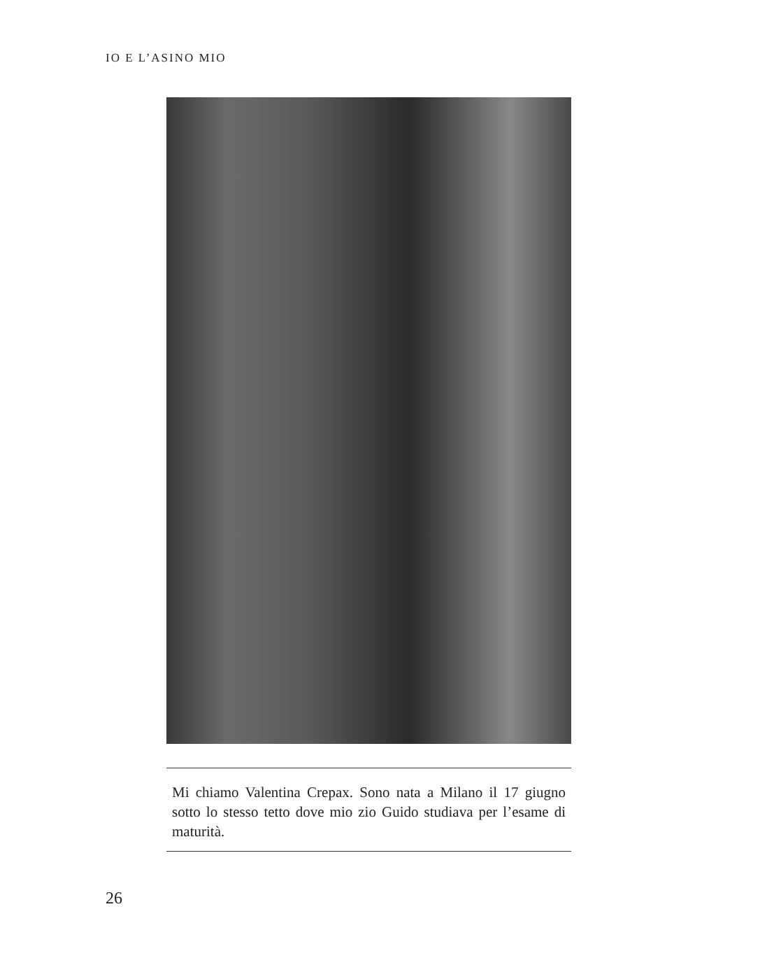IO E L’ASINO MIO
Mi chiamo Valentina Crepax. Sono nata a Milano il 17 giugno sotto lo stesso tetto dove mio zio Guido studiava per l’esame di maturità.
26